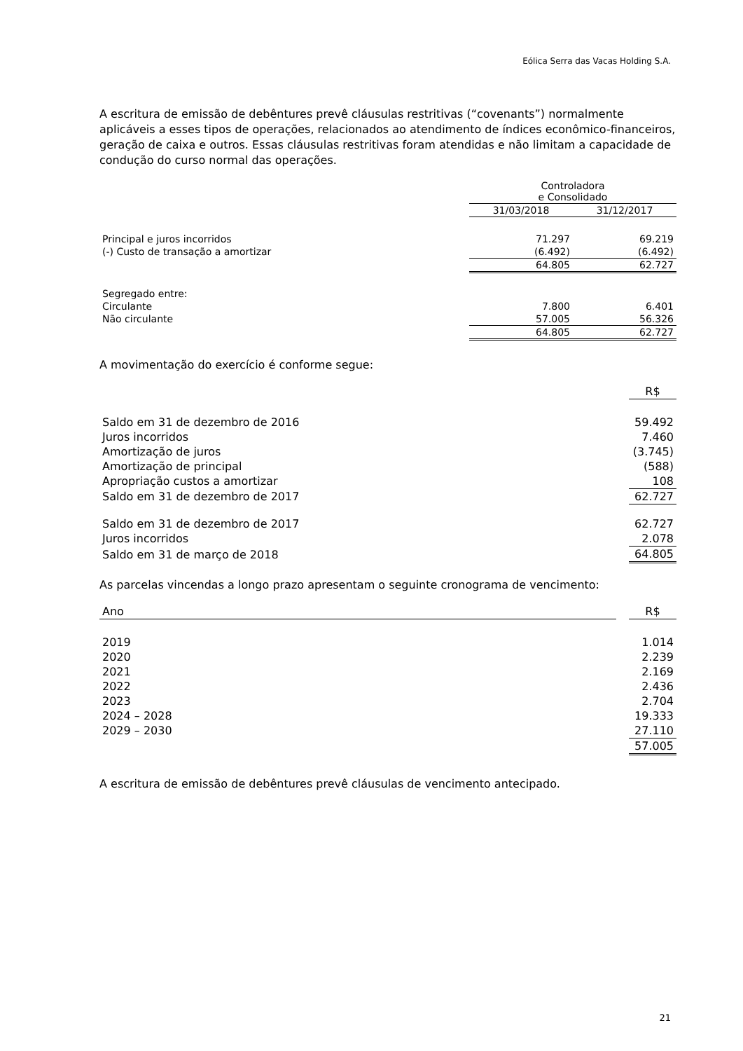Eólica Serra das Vacas Holding S.A.
A escritura de emissão de debêntures prevê cláusulas restritivas (“covenants”) normalmente aplicáveis a esses tipos de operações, relacionados ao atendimento de índices econômico-financeiros, geração de caixa e outros. Essas cláusulas restritivas foram atendidas e não limitam a capacidade de condução do curso normal das operações.
| | Controladora e Consolidado | |
| | 31/03/2018 | 31/12/2017 |
| Principal e juros incorridos | 71.297 | 69.219 |
| (-) Custo de transação a amortizar | (6.492) | (6.492) |
| | 64.805 | 62.727 |
| Segregado entre: | | |
| Circulante | 7.800 | 6.401 |
| Não circulante | 57.005 | 56.326 |
| | 64.805 | 62.727 |
A movimentação do exercício é conforme segue:
| | R$ |
| Saldo em 31 de dezembro de 2016 | 59.492 |
| Juros incorridos | 7.460 |
| Amortização de juros | (3.745) |
| Amortização de principal | (588) |
| Apropriação custos a amortizar | 108 |
| Saldo em 31 de dezembro de 2017 | 62.727 |
| Saldo em 31 de dezembro de 2017 | 62.727 |
| Juros incorridos | 2.078 |
| Saldo em 31 de março de 2018 | 64.805 |
As parcelas vincendas a longo prazo apresentam o seguinte cronograma de vencimento:
| Ano | | R$ |
| 2019 | | 1.014 |
| 2020 | | 2.239 |
| 2021 | | 2.169 |
| 2022 | | 2.436 |
| 2023 | | 2.704 |
| 2024 – 2028 | | 19.333 |
| 2029 – 2030 | | 27.110 |
| | | 57.005 |
A escritura de emissão de debêntures prevê cláusulas de vencimento antecipado.
21